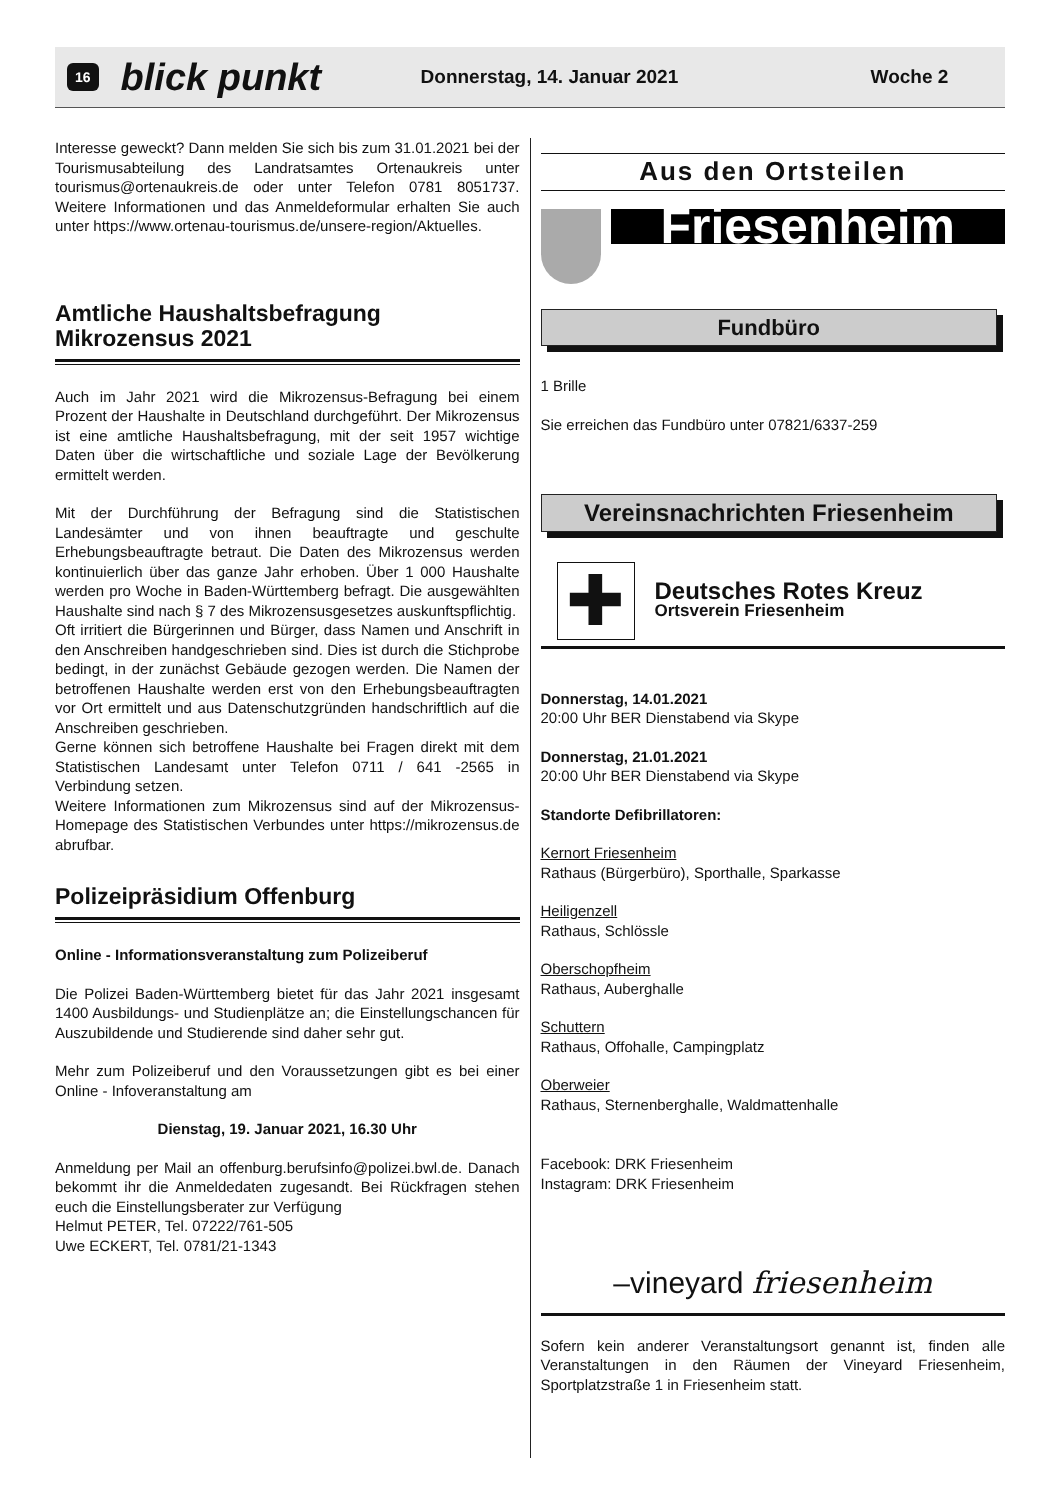16 blick punkt Donnerstag, 14. Januar 2021 Woche 2
Interesse geweckt? Dann melden Sie sich bis zum 31.01.2021 bei der Tourismusabteilung des Landratsamtes Ortenaukreis unter tourismus@ortenaukreis.de oder unter Telefon 0781 8051737. Weitere Informationen und das Anmeldeformular erhalten Sie auch unter https://www.ortenau-tourismus.de/unsere-region/Aktuelles.
Amtliche Haushaltsbefragung
Mikrozensus 2021
Auch im Jahr 2021 wird die Mikrozensus-Befragung bei einem Prozent der Haushalte in Deutschland durchgeführt. Der Mikrozensus ist eine amtliche Haushaltsbefragung, mit der seit 1957 wichtige Daten über die wirtschaftliche und soziale Lage der Bevölkerung ermittelt werden.
Mit der Durchführung der Befragung sind die Statistischen Landesämter und von ihnen beauftragte und geschulte Erhebungsbeauftragte betraut. Die Daten des Mikrozensus werden kontinuierlich über das ganze Jahr erhoben. Über 1 000 Haushalte werden pro Woche in Baden-Württemberg befragt. Die ausgewählten Haushalte sind nach § 7 des Mikrozensusgesetzes auskunftspflichtig.
Oft irritiert die Bürgerinnen und Bürger, dass Namen und Anschrift in den Anschreiben handgeschrieben sind. Dies ist durch die Stichprobe bedingt, in der zunächst Gebäude gezogen werden. Die Namen der betroffenen Haushalte werden erst von den Erhebungsbeauftragten vor Ort ermittelt und aus Datenschutzgründen handschriftlich auf die Anschreiben geschrieben.
Gerne können sich betroffene Haushalte bei Fragen direkt mit dem Statistischen Landesamt unter Telefon 0711 / 641 -2565 in Verbindung setzen.
Weitere Informationen zum Mikrozensus sind auf der Mikrozensus-Homepage des Statistischen Verbundes unter https://mikrozensus.de abrufbar.
Polizeipräsidium Offenburg
Online - Informationsveranstaltung zum Polizeiberuf
Die Polizei Baden-Württemberg bietet für das Jahr 2021 insgesamt 1400 Ausbildungs- und Studienplätze an; die Einstellungschancen für Auszubildende und Studierende sind daher sehr gut.
Mehr zum Polizeiberuf und den Voraussetzungen gibt es bei einer Online - Infoveranstaltung am
Dienstag, 19. Januar 2021, 16.30 Uhr
Anmeldung per Mail an offenburg.berufsinfo@polizei.bwl.de. Danach bekommt ihr die Anmeldedaten zugesandt. Bei Rückfragen stehen euch die Einstellungsberater zur Verfügung
Helmut PETER, Tel. 07222/761-505
Uwe ECKERT, Tel. 0781/21-1343
Aus den Ortsteilen
Friesenheim
Fundbüro
1 Brille
Sie erreichen das Fundbüro unter 07821/6337-259
Vereinsnachrichten Friesenheim
✚
Deutsches Rotes Kreuz
Ortsverein Friesenheim
Donnerstag, 14.01.2021
20:00 Uhr BER Dienstabend via Skype
Donnerstag, 21.01.2021
20:00 Uhr BER Dienstabend via Skype
Standorte Defibrillatoren:
Kernort Friesenheim
Rathaus (Bürgerbüro), Sporthalle, Sparkasse
Heiligenzell
Rathaus, Schlössle
Oberschopfheim
Rathaus, Auberghalle
Schuttern
Rathaus, Offohalle, Campingplatz
Oberweier
Rathaus, Sternenberghalle, Waldmattenhalle
Facebook: DRK Friesenheim
Instagram: DRK Friesenheim
–vineyard friesenheim
Sofern kein anderer Veranstaltungsort genannt ist, finden alle Veranstaltungen in den Räumen der Vineyard Friesenheim, Sportplatzstraße 1 in Friesenheim statt.